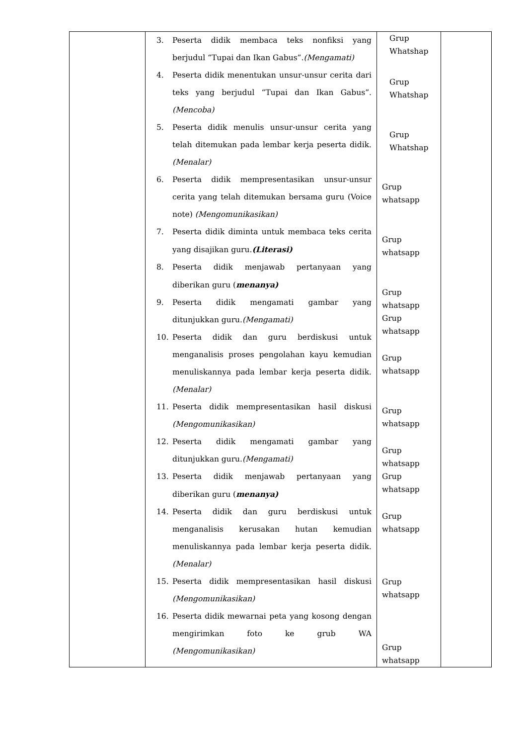| | 3. Peserta didik membaca teks nonfiksi yang berjudul “Tupai dan Ikan Gabus”. (Mengamati) 4. Peserta didik menentukan unsur-unsur cerita dari teks yang berjudul “Tupai dan Ikan Gabus”. (Mencoba) 5. Peserta didik menulis unsur-unsur cerita yang telah ditemukan pada lembar kerja peserta didik. (Menalar) 6. Peserta didik mempresentasikan unsur-unsur cerita yang telah ditemukan bersama guru (Voice note) (Mengomunikasikan) 7. Peserta didik diminta untuk membaca teks cerita yang disajikan guru. (Literasi) 8. Peserta didik menjawab pertanyaan yang diberikan guru ( menanya) 9. Peserta didik mengamati gambar yang ditunjukkan guru. (Mengamati) 10. Peserta didik dan guru berdiskusi untuk menganalisis proses pengolahan kayu kemudian menuliskannya pada lembar kerja peserta didik. (Menalar) 11. Peserta didik mempresentasikan hasil diskusi (Mengomunikasikan) 12. Peserta didik mengamati gambar yang ditunjukkan guru. (Mengamati) 13. Peserta didik menjawab pertanyaan yang diberikan guru ( menanya) 14. Peserta didik dan guru berdiskusi untuk menganalisis kerusakan hutan kemudian menuliskannya pada lembar kerja peserta didik. (Menalar) 15. Peserta didik mempresentasikan hasil diskusi (Mengomunikasikan) 16. Peserta didik mewarnai peta yang kosong dengan mengirimkan foto ke grub WA (Mengomunikasikan) | Grup Whatshap Grup Whatshap Grup Whatshap Grup whatsapp Grup whatsapp Grup whatsapp Grup whatsapp Grup whatsapp Grup whatsapp Grup whatsapp Grup whatsapp Grup whatsapp Grup whatsapp Grup whatsapp | |